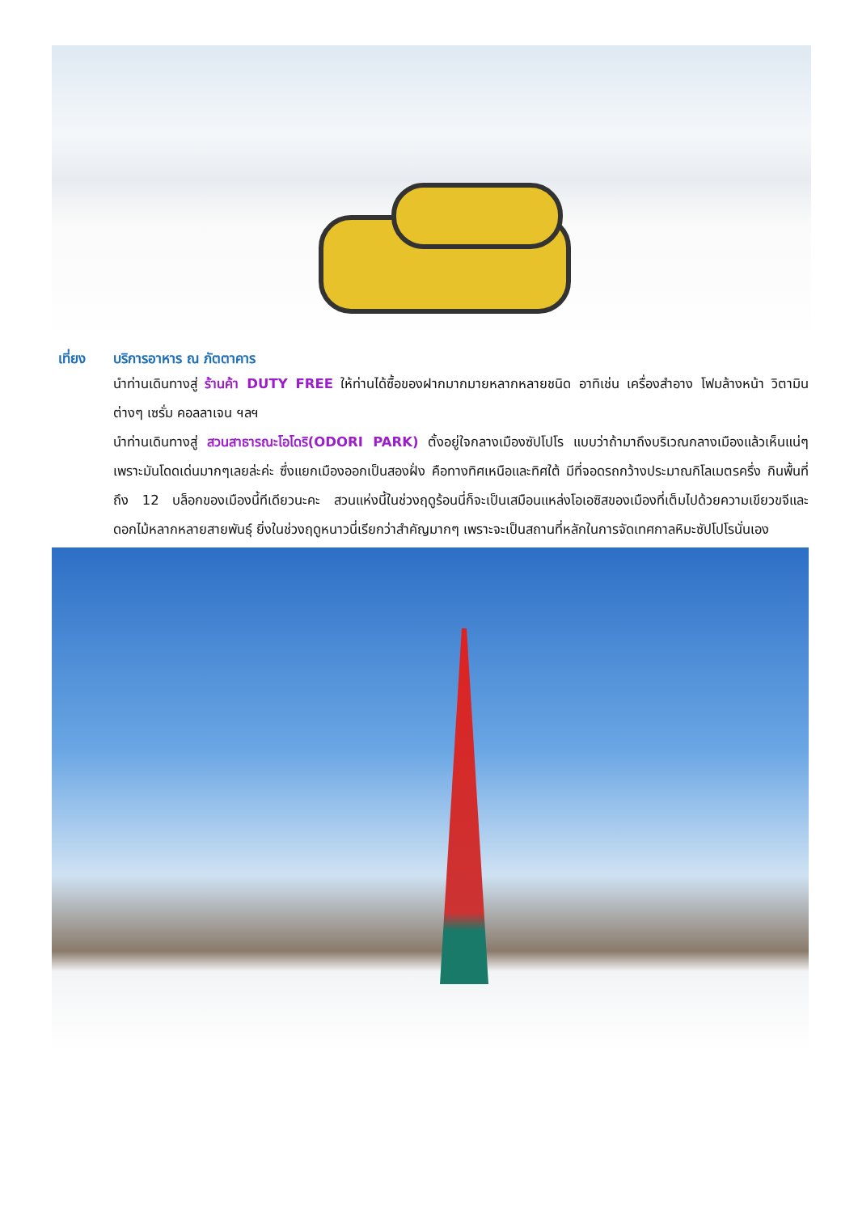เที่ยง บริการอาหาร ณ ภัตตาคาร
นำท่านเดินทางสู่ ร้านค้า DUTY FREE ให้ท่านได้ซื้อของฝากมากมายหลากหลายชนิด อาทิเช่น เครื่องสำอาง โฟมล้างหน้า วิตามินต่างๆ เซรั่ม คอลลาเจน ฯลฯ
นำท่านเดินทางสู่ สวนสาธารณะโอโดริ(ODORI PARK) ตั้งอยู่ใจกลางเมืองซัปโปโร แบบว่าถ้ามาถึงบริเวณกลางเมืองแล้วเห็นแน่ๆเพราะมันโดดเด่นมากๆเลยล่ะค่ะ ซึ่งแยกเมืองออกเป็นสองฝั่ง คือทางทิศเหนือและทิศใต้ มีที่จอดรถกว้างประมาณกิโลเมตรครึ่ง กินพื้นที่ถึง 12 บล็อกของเมืองนี้ทีเดียวนะคะ สวนแห่งนี้ในช่วงฤดูร้อนนี่ก็จะเป็นเสมือนแหล่งโอเอซิสของเมืองที่เต็มไปด้วยความเขียวขจีและดอกไม้หลากหลายสายพันธุ์ ยิ่งในช่วงฤดูหนาวนี่เรียกว่าสำคัญมากๆ เพราะจะเป็นสถานที่หลักในการจัดเทศกาลหิมะซัปโปโรนั่นเอง